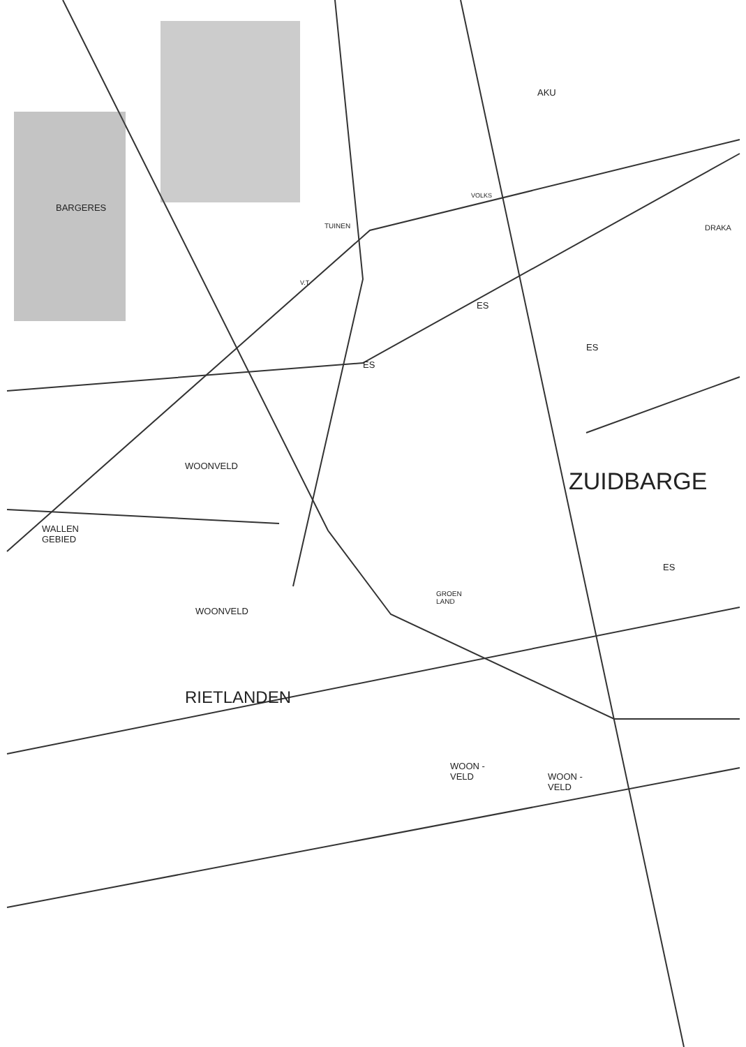AKU
BARGERES
VOLKS
TUINEN DRAKA
V.T.
ES
ES
ES
WOONVELD
ZUIDBARGE
WALLEN
GEBIED
ES
GROEN
LAND
WOONVELD
RIETLANDEN
WOON -
VELD
WOON -
VELD